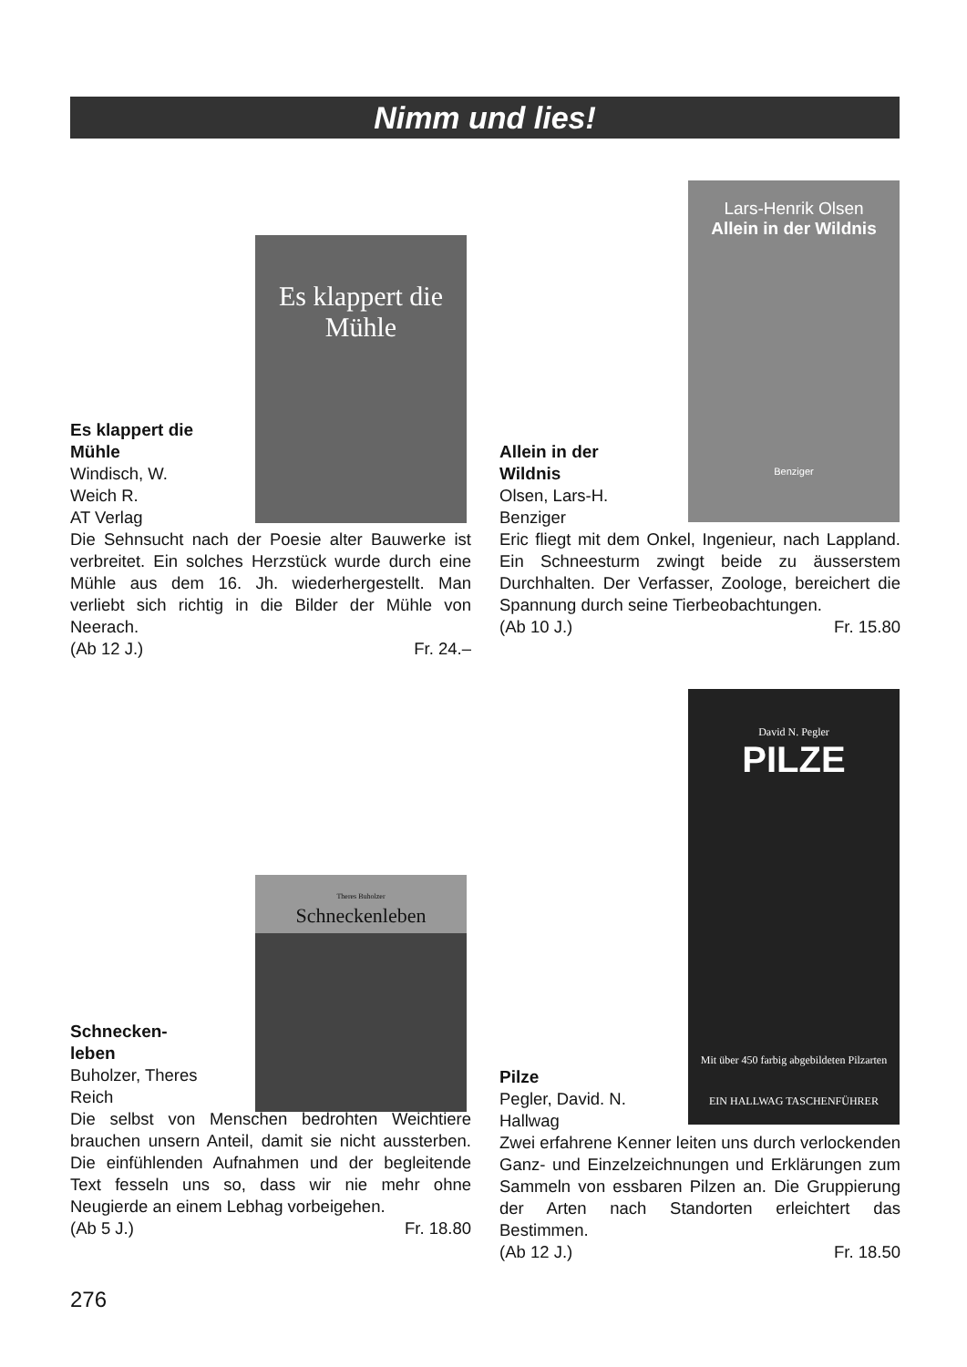Nimm und lies!
Es klappert die Mühle
Es klappert die Mühle
Windisch, W.
Weich R.
AT Verlag
Die Sehnsucht nach der Poesie alter Bauwerke ist verbreitet. Ein solches Herzstück wurde durch eine Mühle aus dem 16. Jh. wiederhergestellt. Man verliebt sich richtig in die Bilder der Mühle von Neerach.
(Ab 12 J.) Fr. 24.–
Lars-Henrik Olsen
Allein in der Wildnis
Benziger
Allein in der Wildnis
Olsen, Lars-H.
Benziger
Eric fliegt mit dem Onkel, Ingenieur, nach Lappland. Ein Schneesturm zwingt beide zu äusserstem Durchhalten. Der Verfasser, Zoologe, bereichert die Spannung durch seine Tierbeobachtungen.
(Ab 10 J.) Fr. 15.80
Theres Buholzer
Schneckenleben
Schnecken-
leben
Buholzer, Theres
Reich
Die selbst von Menschen bedrohten Weichtiere brauchen unsern Anteil, damit sie nicht aussterben. Die einfühlenden Aufnahmen und der begleitende Text fesseln uns so, dass wir nie mehr ohne Neugierde an einem Lebhag vorbeigehen.
(Ab 5 J.) Fr. 18.80
David N. Pegler
PILZE
Mit über 450 farbig abgebildeten Pilzarten
EIN HALLWAG TASCHENFÜHRER
Pilze
Pegler, David. N.
Hallwag
Zwei erfahrene Kenner leiten uns durch verlockenden Ganz- und Einzelzeichnungen und Erklärungen zum Sammeln von essbaren Pilzen an. Die Gruppierung der Arten nach Standorten erleichtert das Bestimmen.
(Ab 12 J.) Fr. 18.50
276